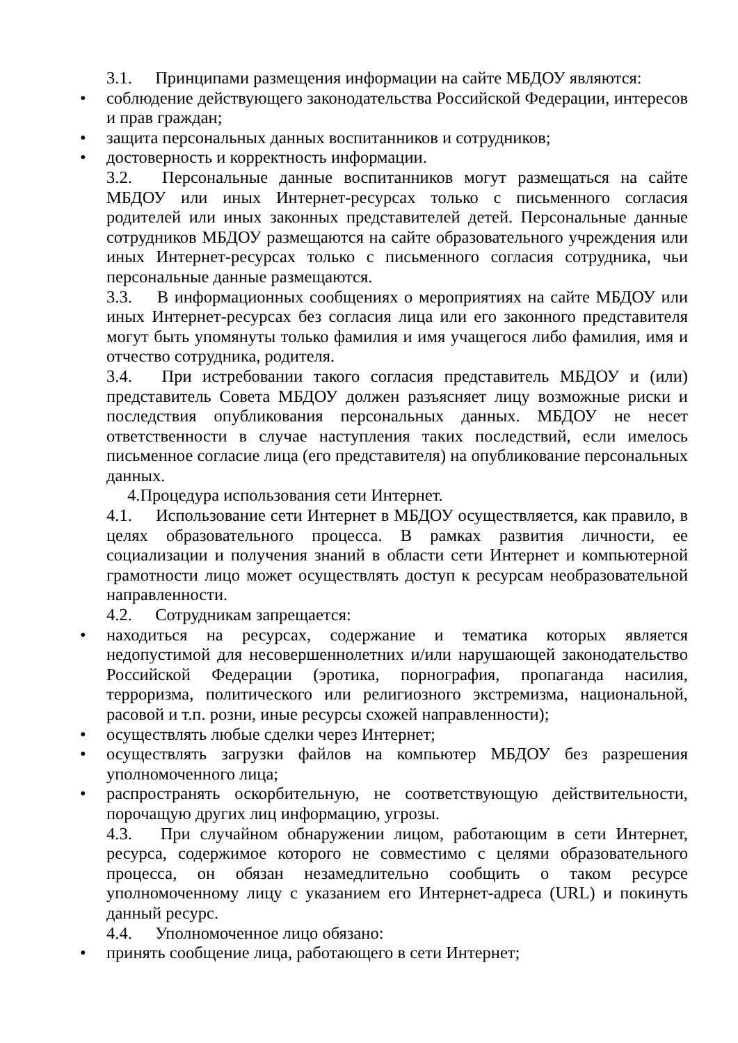3.1. Принципами размещения информации на сайте МБДОУ являются:
• соблюдение действующего законодательства Российской Федерации, интересов и прав граждан;
• защита персональных данных воспитанников и сотрудников;
• достоверность и корректность информации.
3.2. Персональные данные воспитанников могут размещаться на сайте МБДОУ или иных Интернет-ресурсах только с письменного согласия родителей или иных законных представителей детей. Персональные данные сотрудников МБДОУ размещаются на сайте образовательного учреждения или иных Интернет-ресурсах только с письменного согласия сотрудника, чьи персональные данные размещаются.
3.3. В информационных сообщениях о мероприятиях на сайте МБДОУ или иных Интернет-ресурсах без согласия лица или его законного представителя могут быть упомянуты только фамилия и имя учащегося либо фамилия, имя и отчество сотрудника, родителя.
3.4. При истребовании такого согласия представитель МБДОУ и (или) представитель Совета МБДОУ должен разъясняет лицу возможные риски и последствия опубликования персональных данных. МБДОУ не несет ответственности в случае наступления таких последствий, если имелось письменное согласие лица (его представителя) на опубликование персональных данных.
4.Процедура использования сети Интернет.
4.1. Использование сети Интернет в МБДОУ осуществляется, как правило, в целях образовательного процесса. В рамках развития личности, ее социализации и получения знаний в области сети Интернет и компьютерной грамотности лицо может осуществлять доступ к ресурсам необразовательной направленности.
4.2. Сотрудникам запрещается:
• находиться на ресурсах, содержание и тематика которых является недопустимой для несовершеннолетних и/или нарушающей законодательство Российской Федерации (эротика, порнография, пропаганда насилия, терроризма, политического или религиозного экстремизма, национальной, расовой и т.п. розни, иные ресурсы схожей направленности);
• осуществлять любые сделки через Интернет;
• осуществлять загрузки файлов на компьютер МБДОУ без разрешения уполномоченного лица;
• распространять оскорбительную, не соответствующую действительности, порочащую других лиц информацию, угрозы.
4.3. При случайном обнаружении лицом, работающим в сети Интернет, ресурса, содержимое которого не совместимо с целями образовательного процесса, он обязан незамедлительно сообщить о таком ресурсе уполномоченному лицу с указанием его Интернет-адреса (URL) и покинуть данный ресурс.
4.4. Уполномоченное лицо обязано:
• принять сообщение лица, работающего в сети Интернет;